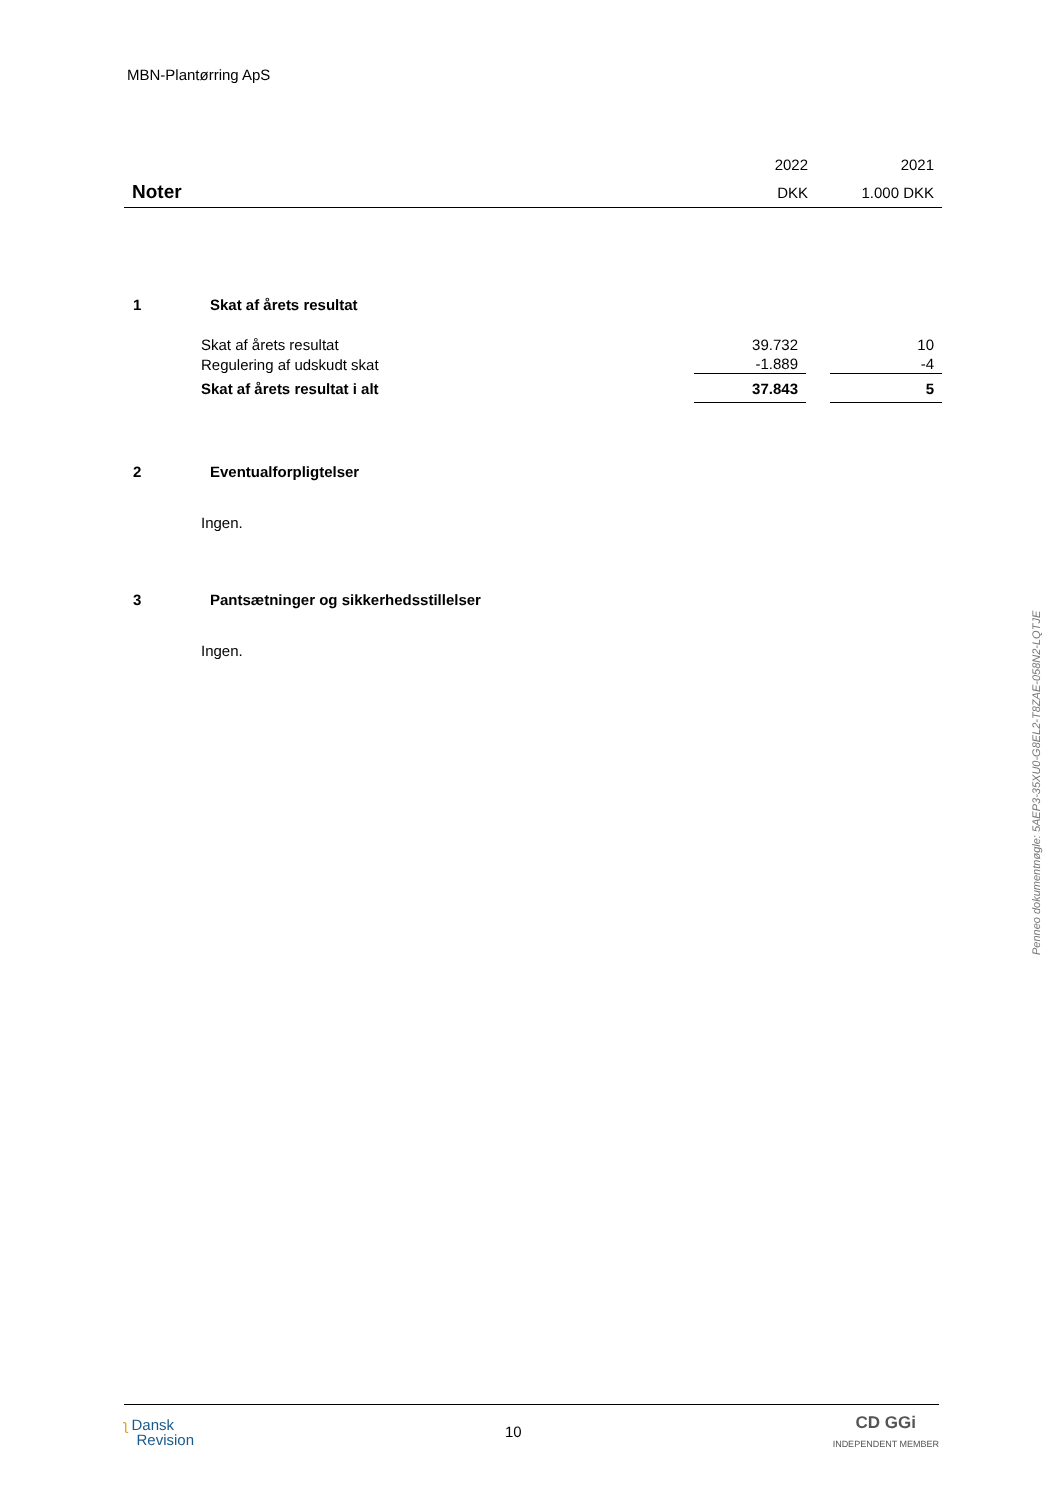MBN-Plantørring ApS
| | 2022 | 2021 |
| Noter | DKK | 1.000 DKK |
1 Skat af årets resultat
| Skat af årets resultat | 39.732 | | 10 |
| Regulering af udskudt skat | -1.889 | | -4 |
| Skat af årets resultat i alt | 37.843 | | 5 |
2 Eventualforpligtelser
Ingen.
3 Pantsætninger og sikkerhedsstillelser
Ingen.
ʅ Dansk
Revision
10
CD GGi
INDEPENDENT MEMBER
Penneo dokumentnøgle: 5AEP3-35XU0-G8EL2-T8ZAE-058N2-LQTJE